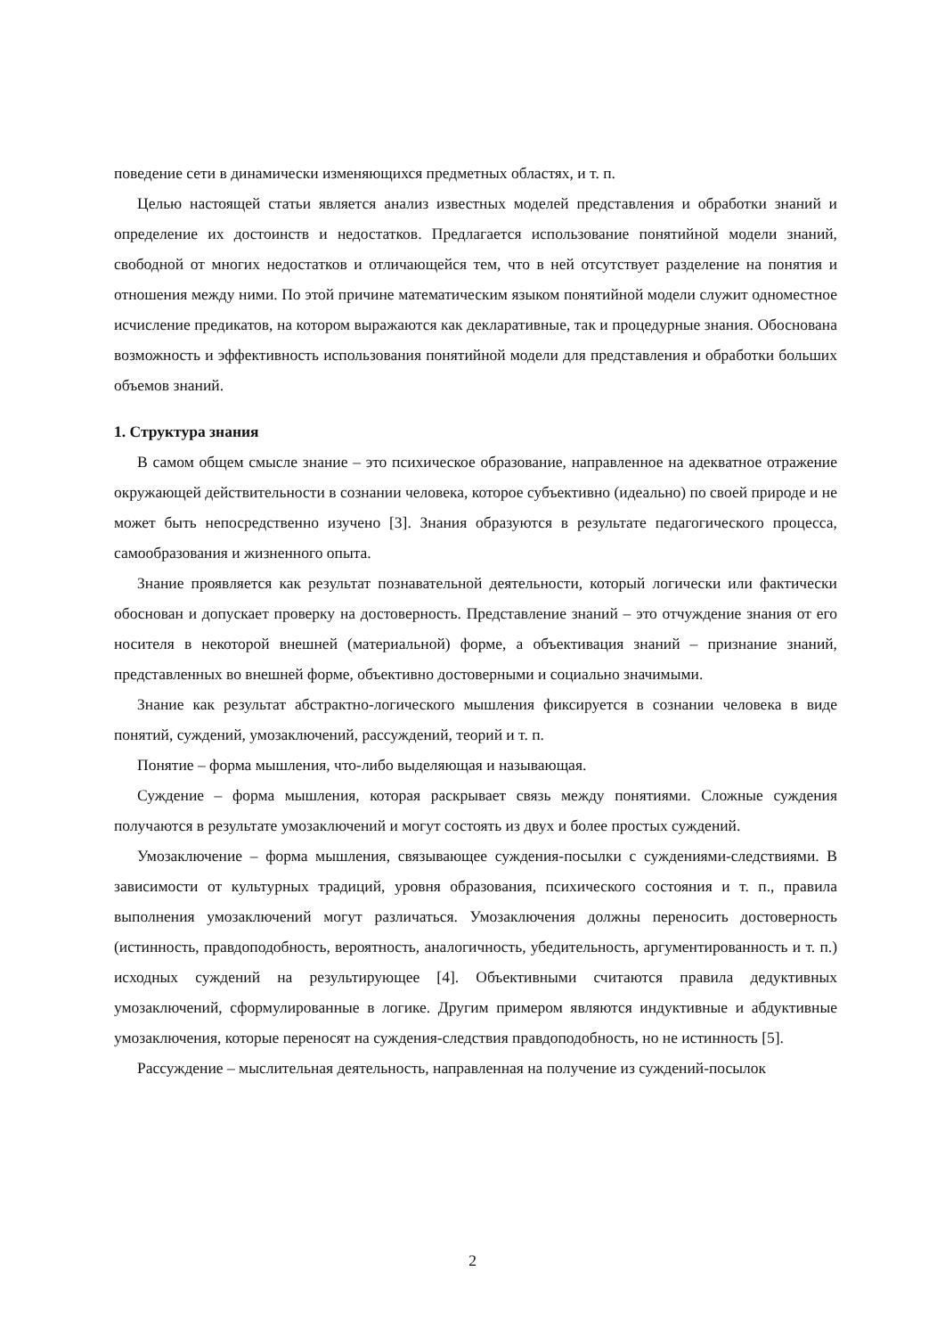поведение сети в динамически изменяющихся предметных областях, и т. п.
Целью настоящей статьи является анализ известных моделей представления и обработки знаний и определение их достоинств и недостатков. Предлагается использование понятийной модели знаний, свободной от многих недостатков и отличающейся тем, что в ней отсутствует разделение на понятия и отношения между ними. По этой причине математическим языком понятийной модели служит одноместное исчисление предикатов, на котором выражаются как декларативные, так и процедурные знания. Обоснована возможность и эффективность использования понятийной модели для представления и обработки больших объемов знаний.
1. Структура знания
В самом общем смысле знание – это психическое образование, направленное на адекватное отражение окружающей действительности в сознании человека, которое субъективно (идеально) по своей природе и не может быть непосредственно изучено [3]. Знания образуются в результате педагогического процесса, самообразования и жизненного опыта.
Знание проявляется как результат познавательной деятельности, который логически или фактически обоснован и допускает проверку на достоверность. Представление знаний – это отчуждение знания от его носителя в некоторой внешней (материальной) форме, а объективация знаний – признание знаний, представленных во внешней форме, объективно достоверными и социально значимыми.
Знание как результат абстрактно-логического мышления фиксируется в сознании человека в виде понятий, суждений, умозаключений, рассуждений, теорий и т. п.
Понятие – форма мышления, что-либо выделяющая и называющая.
Суждение – форма мышления, которая раскрывает связь между понятиями. Сложные суждения получаются в результате умозаключений и могут состоять из двух и более простых суждений.
Умозаключение – форма мышления, связывающее суждения-посылки с суждениями-следствиями. В зависимости от культурных традиций, уровня образования, психического состояния и т. п., правила выполнения умозаключений могут различаться. Умозаключения должны переносить достоверность (истинность, правдоподобность, вероятность, аналогичность, убедительность, аргументированность и т. п.) исходных суждений на результирующее [4]. Объективными считаются правила дедуктивных умозаключений, сформулированные в логике. Другим примером являются индуктивные и абдуктивные умозаключения, которые переносят на суждения-следствия правдоподобность, но не истинность [5].
Рассуждение – мыслительная деятельность, направленная на получение из суждений-посылок
2